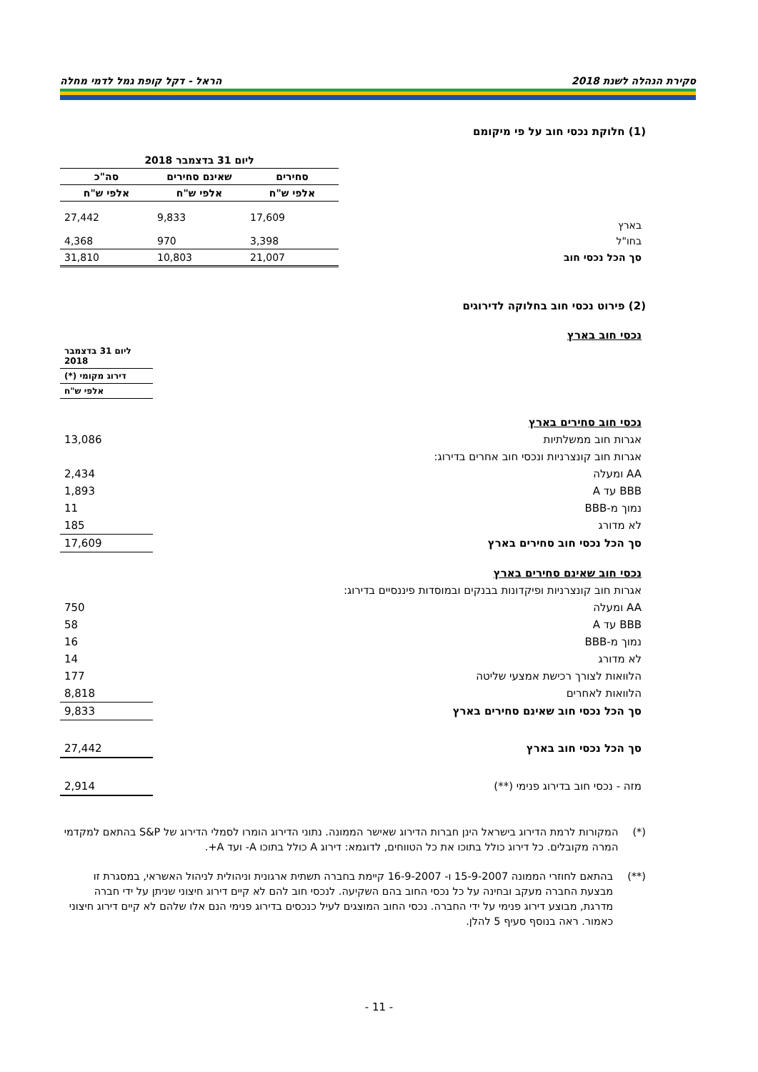סקירת הנהלה לשנת 2018 הראל - דקל קופת גמל לדמי מחלה
(1) חלוקת נכסי חוב על פי מיקומם
| | ליום 31 בדצמבר 2018 | | |
| | סחירים | שאינם סחירים | סה"כ |
| | אלפי ש"ח | אלפי ש"ח | אלפי ש"ח |
| בארץ | 17,609 | 9,833 | 27,442 |
| בחו"ל | 3,398 | 970 | 4,368 |
| סך הכל נכסי חוב | 21,007 | 10,803 | 31,810 |
(2) פירוט נכסי חוב בחלוקה לדירוגים
| נכסי חוב בארץ | |
| | ליום 31 בדצמבר 2018 |
| | דירוג מקומי (*) |
| | אלפי ש"ח |
| נכסי חוב סחירים בארץ | |
| אגרות חוב ממשלתיות | 13,086 |
| אגרות חוב קונצרניות ונכסי חוב אחרים בדירוג: | |
| AA ומעלה | 2,434 |
| BBB עד A | 1,893 |
| נמוך מ-BBB | 11 |
| לא מדורג | 185 |
| סך הכל נכסי חוב סחירים בארץ | 17,609 |
| נכסי חוב שאינם סחירים בארץ | |
| אגרות חוב קונצרניות ופיקדונות בבנקים ובמוסדות פיננסיים בדירוג: | |
| AA ומעלה | 750 |
| BBB עד A | 58 |
| נמוך מ-BBB | 16 |
| לא מדורג | 14 |
| הלוואות לצורך רכישת אמצעי שליטה | 177 |
| הלוואות לאחרים | 8,818 |
| סך הכל נכסי חוב שאינם סחירים בארץ | 9,833 |
| סך הכל נכסי חוב בארץ | 27,442 |
| מזה - נכסי חוב בדירוג פנימי (**) | 2,914 |
(*) המקורות לרמת הדירוג בישראל הינן חברות הדירוג שאישר הממונה. נתוני הדירוג הומרו לסמלי הדירוג של S&P בהתאם למקדמי המרה מקובלים. כל דירוג כולל בתוכו את כל הטווחים, לדוגמא: דירוג A כולל בתוכו A- ועד A+.
(**) בהתאם לחוזרי הממונה 15-9-2007 ו- 16-9-2007 קיימת בחברה תשתית ארגונית וניהולית לניהול האשראי, במסגרת זו מבצעת החברה מעקב ובחינה על כל נכסי החוב בהם השקיעה. לנכסי חוב להם לא קיים דירוג חיצוני שניתן על ידי חברה מדרגת, מבוצע דירוג פנימי על ידי החברה. נכסי החוב המוצגים לעיל כנכסים בדירוג פנימי הנם אלו שלהם לא קיים דירוג חיצוני כאמור. ראה בנוסף סעיף 5 להלן.
- 11 -